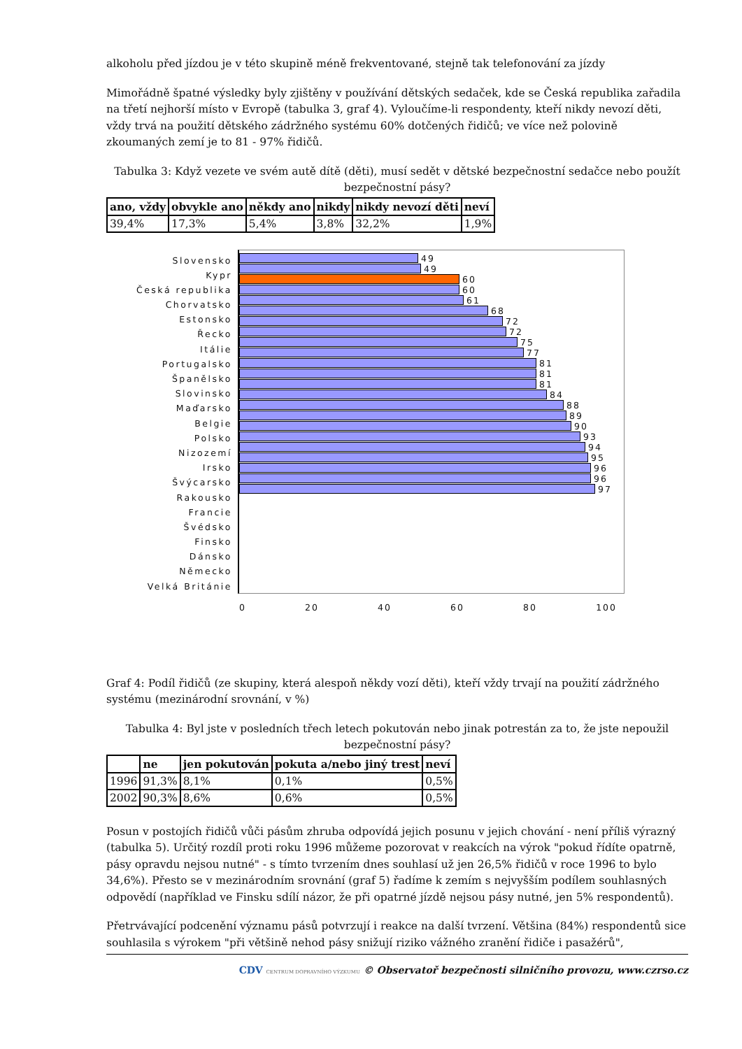alkoholu před jízdou je v této skupině méně frekventované, stejně tak telefonování za jízdy
Mimořádně špatné výsledky byly zjištěny v používání dětských sedaček, kde se Česká republika zařadila na třetí nejhorší místo v Evropě (tabulka 3, graf 4). Vyloučíme-li respondenty, kteří nikdy nevozí děti, vždy trvá na použití dětského zádržného systému 60% dotčených řidičů; ve více než polovině zkoumaných zemí je to 81 - 97% řidičů.
Tabulka 3: Když vezete ve svém autě dítě (děti), musí sedět v dětské bezpečnostní sedačce nebo použít bezpečnostní pásy?
| ano, vždy | obvykle ano | někdy ano | nikdy | nikdy nevozí děti | neví |
| --- | --- | --- | --- | --- | --- |
| 39,4% | 17,3% | 5,4% | 3,8% | 32,2% | 1,9% |
Slovensko
Kypr
Česká republika
Chorvatsko
Estonsko
Řecko
Itálie
Portugalsko
Španělsko
Slovinsko
Maďarsko
Belgie
Polsko
Nizozemí
Irsko
Švýcarsko
Rakousko
Francie
Švédsko
Finsko
Dánsko
Německo
Velká Británie
49
49
60
60
61
68
72
72
75
77
81
81
81
84
88
89
90
93
94
95
96
96
97
0 20 40 60 80 100
Graf 4: Podíl řidičů (ze skupiny, která alespoň někdy vozí děti), kteří vždy trvají na použití zádržného systému (mezinárodní srovnání, v %)
Tabulka 4: Byl jste v posledních třech letech pokutován nebo jinak potrestán za to, že jste nepoužil bezpečnostní pásy?
| | ne | jen pokutován | pokuta a/nebo jiný trest | neví |
| --- | --- | --- | --- | --- |
| 1996 | 91,3% | 8,1% | 0,1% | 0,5% |
| 2002 | 90,3% | 8,6% | 0,6% | 0,5% |
Posun v postojích řidičů vůči pásům zhruba odpovídá jejich posunu v jejich chování - není příliš výrazný (tabulka 5). Určitý rozdíl proti roku 1996 můžeme pozorovat v reakcích na výrok "pokud řídíte opatrně, pásy opravdu nejsou nutné" - s tímto tvrzením dnes souhlasí už jen 26,5% řidičů v roce 1996 to bylo 34,6%). Přesto se v mezinárodním srovnání (graf 5) řadíme k zemím s nejvyšším podílem souhlasných odpovědí (například ve Finsku sdílí názor, že při opatrné jízdě nejsou pásy nutné, jen 5% respondentů).
Přetrvávající podcenění významu pásů potvrzují i reakce na další tvrzení. Většina (84%) respondentů sice souhlasila s výrokem "při většině nehod pásy snižují riziko vážného zranění řidiče i pasažérů",
CDV CENTRUM DOPRAVNÍHO VÝZKUMU © Observatoř bezpečnosti silničního provozu, www.czrso.cz